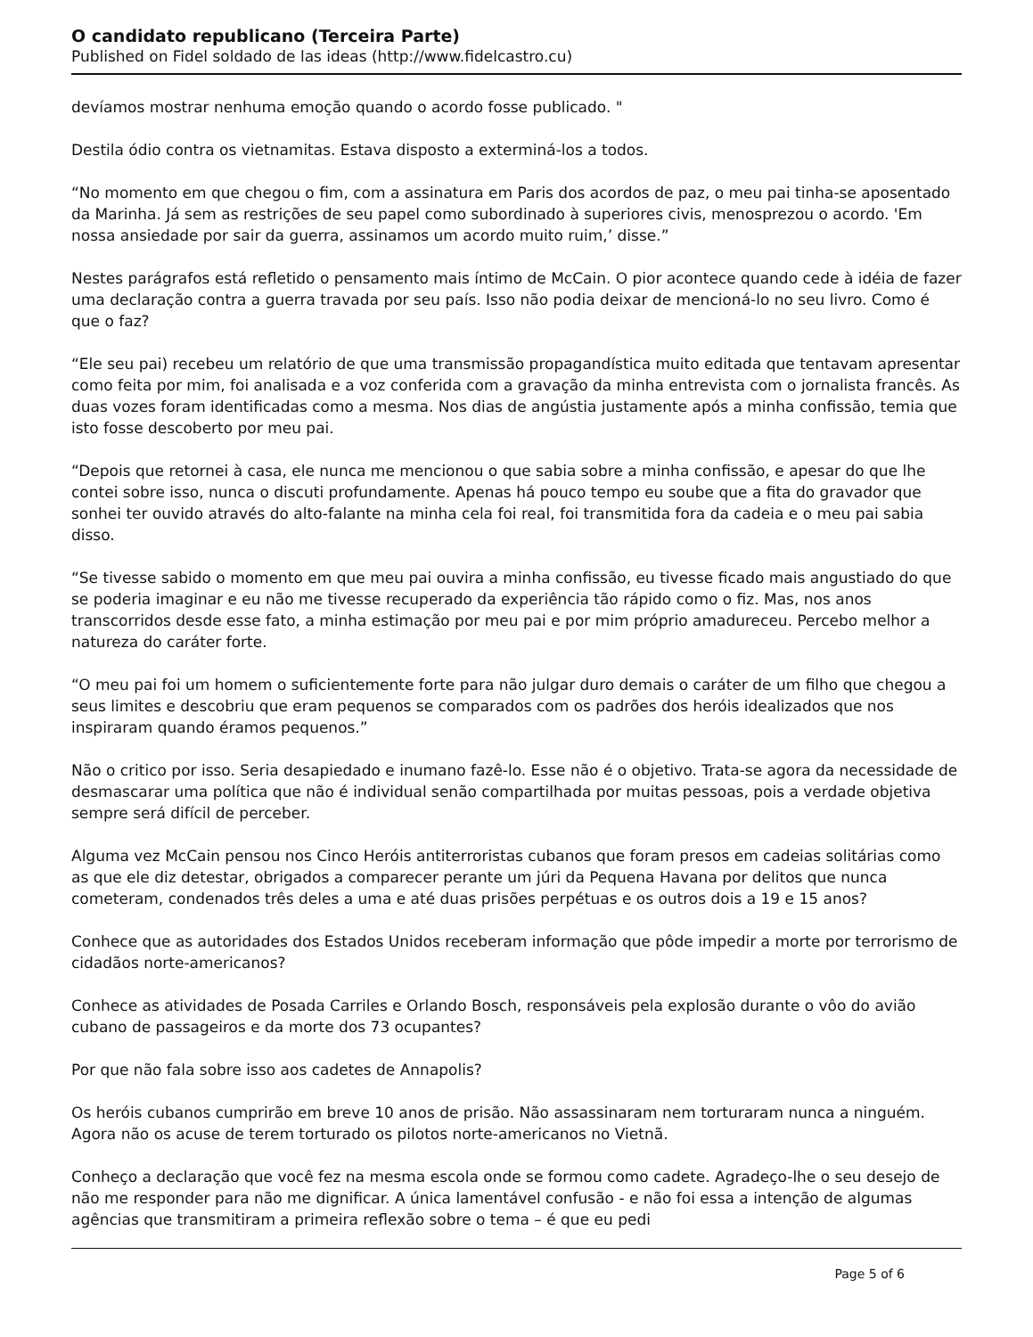O candidato republicano (Terceira Parte)
Published on Fidel soldado de las ideas (http://www.fidelcastro.cu)
devíamos mostrar nenhuma emoção quando o acordo fosse publicado. "
Destila ódio contra os vietnamitas. Estava disposto a exterminá-los a todos.
“No momento em que chegou o fim, com a assinatura em Paris dos acordos de paz, o meu pai tinha-se aposentado da Marinha. Já sem as restrições de seu papel como subordinado à superiores civis, menosprezou o acordo. 'Em nossa ansiedade por sair da guerra, assinamos um acordo muito ruim,’ disse.”
Nestes parágrafos está refletido o pensamento mais íntimo de McCain. O pior acontece quando cede à idéia de fazer uma declaração contra a guerra travada por seu país. Isso não podia deixar de mencioná-lo no seu livro. Como é que o faz?
“Ele seu pai) recebeu um relatório de que uma transmissão propagandística muito editada que tentavam apresentar como feita por mim, foi analisada e a voz conferida com a gravação da minha entrevista com o jornalista francês. As duas vozes foram identificadas como a mesma. Nos dias de angústia justamente após a minha confissão, temia que isto fosse descoberto por meu pai.
“Depois que retornei à casa, ele nunca me mencionou o que sabia sobre a minha confissão, e apesar do que lhe contei sobre isso, nunca o discuti profundamente. Apenas há pouco tempo eu soube que a fita do gravador que sonhei ter ouvido através do alto-falante na minha cela foi real, foi transmitida fora da cadeia e o meu pai sabia disso.
“Se tivesse sabido o momento em que meu pai ouvira a minha confissão, eu tivesse ficado mais angustiado do que se poderia imaginar e eu não me tivesse recuperado da experiência tão rápido como o fiz. Mas, nos anos transcorridos desde esse fato, a minha estimação por meu pai e por mim próprio amadureceu. Percebo melhor a natureza do caráter forte.
“O meu pai foi um homem o suficientemente forte para não julgar duro demais o caráter de um filho que chegou a seus limites e descobriu que eram pequenos se comparados com os padrões dos heróis idealizados que nos inspiraram quando éramos pequenos.”
Não o critico por isso. Seria desapiedado e inumano fazê-lo. Esse não é o objetivo. Trata-se agora da necessidade de desmascarar uma política que não é individual senão compartilhada por muitas pessoas, pois a verdade objetiva sempre será difícil de perceber.
Alguma vez McCain pensou nos Cinco Heróis antiterroristas cubanos que foram presos em cadeias solitárias como as que ele diz detestar, obrigados a comparecer perante um júri da Pequena Havana por delitos que nunca cometeram, condenados três deles a uma e até duas prisões perpétuas e os outros dois a 19 e 15 anos?
Conhece que as autoridades dos Estados Unidos receberam informação que pôde impedir a morte por terrorismo de cidadãos norte-americanos?
Conhece as atividades de Posada Carriles e Orlando Bosch, responsáveis pela explosão durante o vôo do avião cubano de passageiros e da morte dos 73 ocupantes?
Por que não fala sobre isso aos cadetes de Annapolis?
Os heróis cubanos cumprirão em breve 10 anos de prisão. Não assassinaram nem torturaram nunca a ninguém. Agora não os acuse de terem torturado os pilotos norte-americanos no Vietnã.
Conheço a declaração que você fez na mesma escola onde se formou como cadete. Agradeço-lhe o seu desejo de não me responder para não me dignificar. A única lamentável confusão - e não foi essa a intenção de algumas agências que transmitiram a primeira reflexão sobre o tema – é que eu pedi
Page 5 of 6